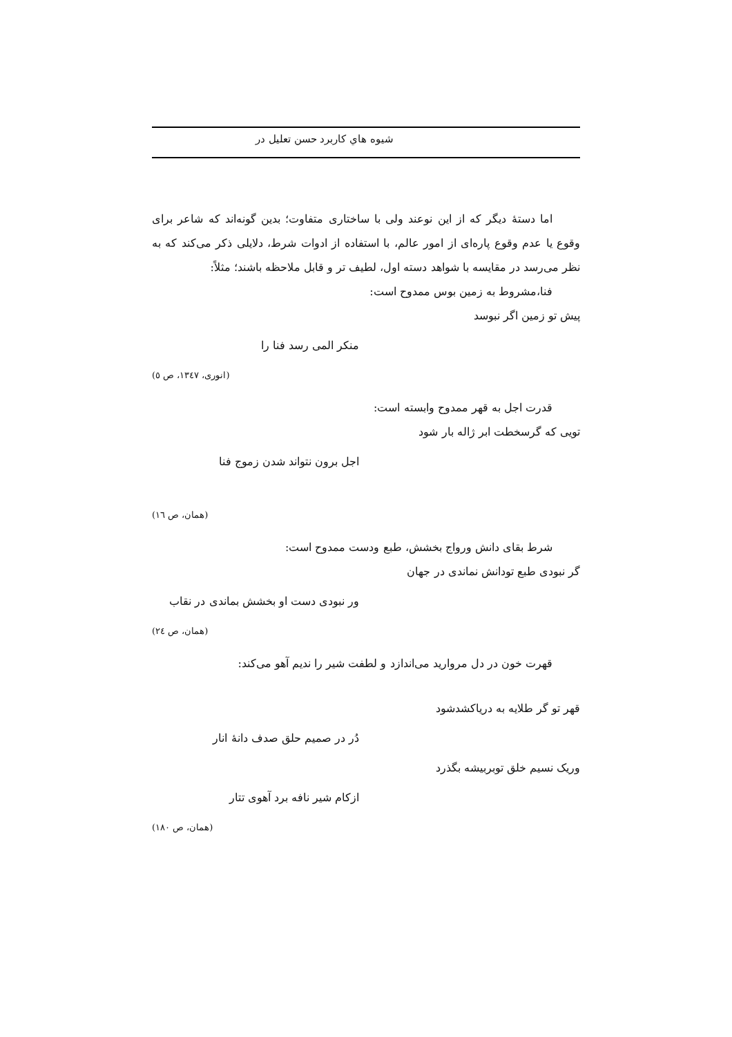شیوه هاي کاربرد حسن تعلیل در
اما دستهٔ دیگر که از این نوعند ولی با ساختاری متفاوت؛ بدین گونه‌اند که شاعر برای وقوع یا عدم وقوع پاره‌ای از امور عالم، با استفاده از ادوات شرط، دلایلی ذکر می‌کند که به نظر می‌رسد در مقایسه با شواهد دسته اول، لطیف تر و قابل ملاحظه باشند؛ مثلاً:
فنا،مشروط به زمین بوس ممدوح است:
پیش تو زمین اگر نبوسد
منکر المی رسد فنا را
(انوری، ١٣٤٧، ص ٥)
قدرت اجل به قهر ممدوح وابسته است:
تویی که گرسخطت ابر ژاله بار شود
اجل برون نتواند شدن زموج فنا
(همان، ص ١٦)
شرط بقای دانش ورواج بخشش، طبع ودست ممدوح است:
گر نبودی طبع تودانش نماندی در جهان
ور نبودی دست او بخشش بماندی در نقاب
(همان، ص ٢٤)
قهرت خون در دل مروارید می‌اندازد و لطفت شیر را ندیم آهو می‌کند:
قهر تو گر طلایه به دریاکشدشود
دُر در صمیم حلق صدف دانهٔ انار
وریک نسیم خلق توبربیشه بگذرد
ازکام شیر نافه برد آهوی تتار
(همان، ص ١٨٠)